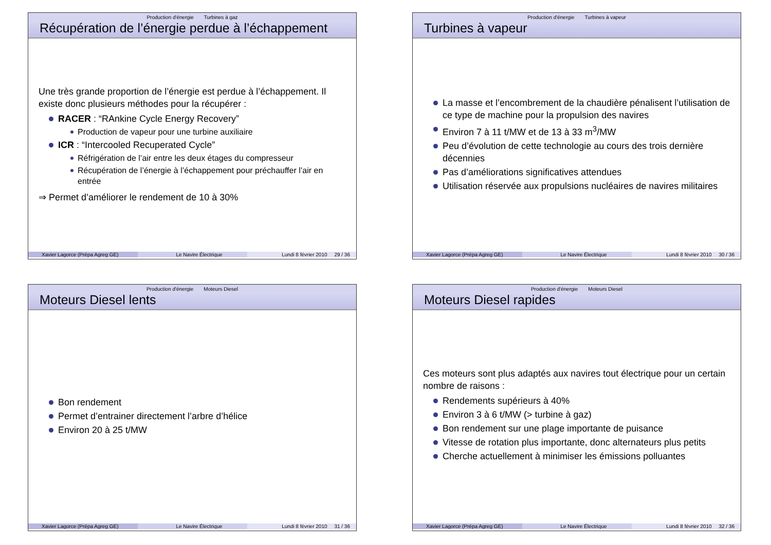Production d'énergie Turbines à gaz
Récupération de l’énergie perdue à l’échappement
Une très grande proportion de l’énergie est perdue à l’échappement. Il existe donc plusieurs méthodes pour la récupérer :
RACER : “RAnkine Cycle Energy Recovery”
Production de vapeur pour une turbine auxiliaire
ICR : “Intercooled Recuperated Cycle”
Réfrigération de l’air entre les deux étages du compresseur
Récupération de l’énergie à l’échappement pour préchauffer l’air en entrée
⇒ Permet d’améliorer le rendement de 10 à 30%
Xavier Lagorce (Prépa Agreg GE) Le Navire Électrique
Lundi 8 février 2010 29 / 36
Production d'énergie Turbines à vapeur
Turbines à vapeur
La masse et l’encombrement de la chaudière pénalisent l’utilisation de ce type de machine pour la propulsion des navires
Environ 7 à 11 t/MW et de 13 à 33 m<sup>3</sup>/MW
Peu d’évolution de cette technologie au cours des trois dernière décennies
Pas d’améliorations significatives attendues
Utilisation réservée aux propulsions nucléaires de navires militaires
Xavier Lagorce (Prépa Agreg GE) Le Navire Électrique
Lundi 8 février 2010 30 / 36
Production d'énergie Moteurs Diesel
Moteurs Diesel lents
Bon rendement
Permet d’entrainer directement l’arbre d’hélice
Environ 20 à 25 t/MW
Xavier Lagorce (Prépa Agreg GE) Le Navire Électrique
Lundi 8 février 2010 31 / 36
Production d'énergie Moteurs Diesel
Moteurs Diesel rapides
Ces moteurs sont plus adaptés aux navires tout électrique pour un certain nombre de raisons :
Rendements supérieurs à 40%
Environ 3 à 6 t/MW (> turbine à gaz)
Bon rendement sur une plage importante de puisance
Vitesse de rotation plus importante, donc alternateurs plus petits
Cherche actuellement à minimiser les émissions polluantes
Xavier Lagorce (Prépa Agreg GE) Le Navire Électrique
Lundi 8 février 2010 32 / 36